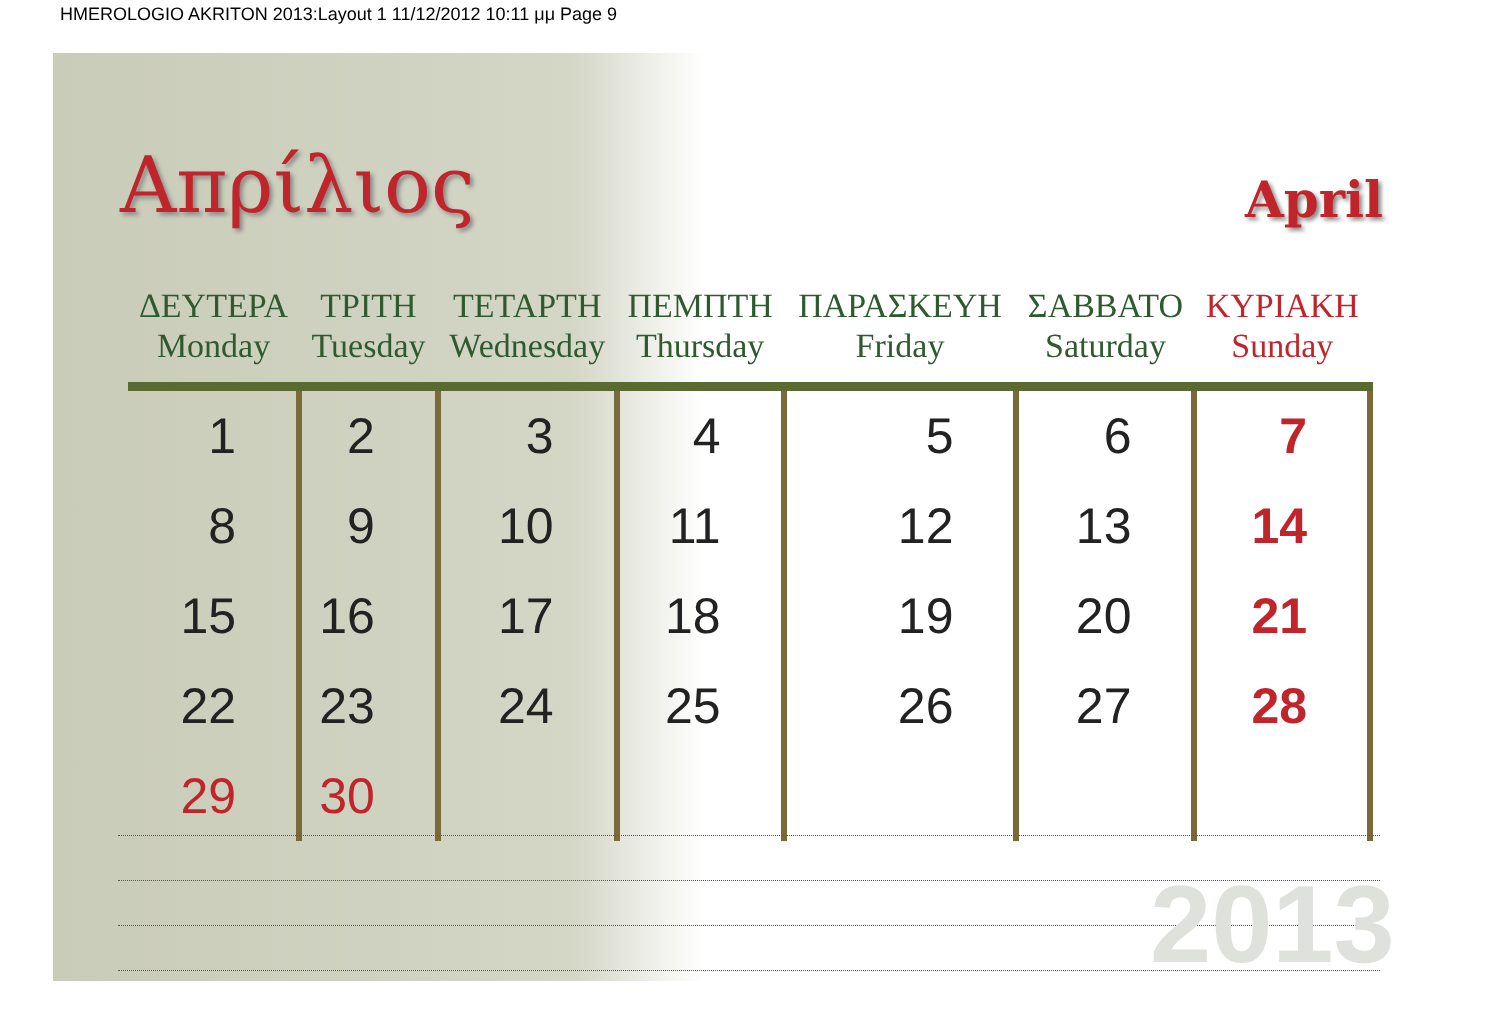HMEROLOGIO AKRITON 2013:Layout 1 11/12/2012 10:11 μμ Page 9
Απρίλιος April
| ΔΕΥΤΕΡΑ Monday | ΤΡΙΤΗ Tuesday | ΤΕΤΑΡΤΗ Wednesday | ΠΕΜΠΤΗ Thursday | ΠΑΡΑΣΚΕΥΗ Friday | ΣΑΒΒΑΤΟ Saturday | ΚΥΡΙΑΚΗ Sunday |
| --- | --- | --- | --- | --- | --- | --- |
| 1 | 2 | 3 | 4 | 5 | 6 | 7 |
| 8 | 9 | 10 | 11 | 12 | 13 | 14 |
| 15 | 16 | 17 | 18 | 19 | 20 | 21 |
| 22 | 23 | 24 | 25 | 26 | 27 | 28 |
| 29 | 30 | | | | | |
2013